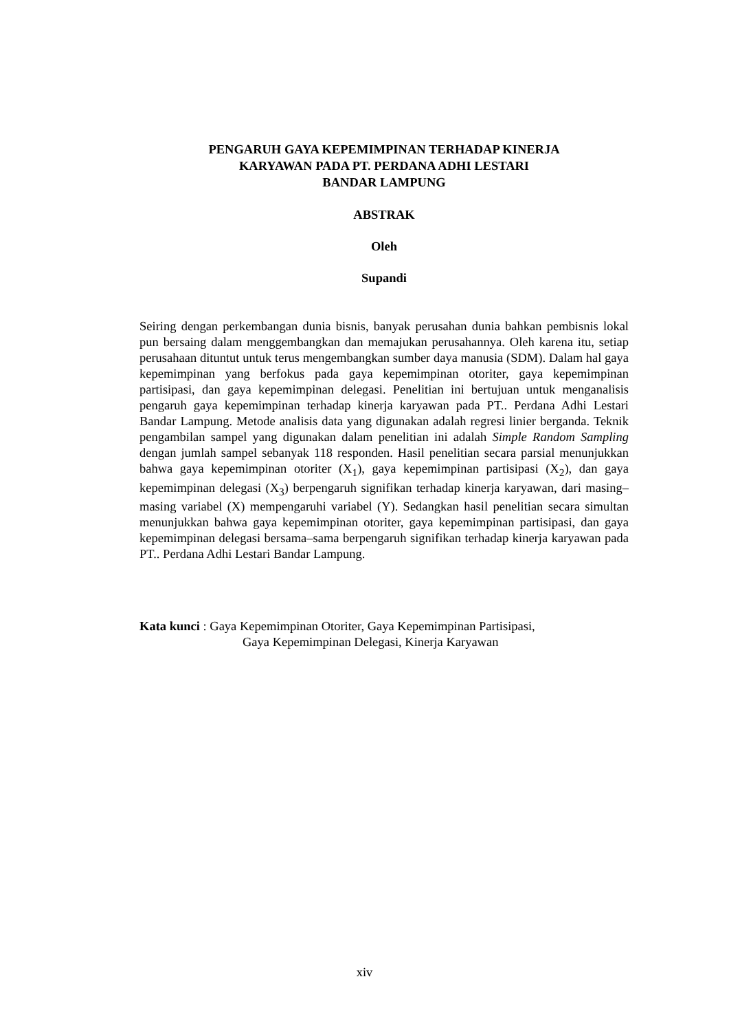PENGARUH GAYA KEPEMIMPINAN TERHADAP KINERJA
KARYAWAN PADA PT. PERDANA ADHI LESTARI
BANDAR LAMPUNG
ABSTRAK
Oleh
Supandi
Seiring dengan perkembangan dunia bisnis, banyak perusahan dunia bahkan pembisnis lokal pun bersaing dalam menggembangkan dan memajukan perusahannya. Oleh karena itu, setiap perusahaan dituntut untuk terus mengembangkan sumber daya manusia (SDM). Dalam hal gaya kepemimpinan yang berfokus pada gaya kepemimpinan otoriter, gaya kepemimpinan partisipasi, dan gaya kepemimpinan delegasi. Penelitian ini bertujuan untuk menganalisis pengaruh gaya kepemimpinan terhadap kinerja karyawan pada PT.. Perdana Adhi Lestari Bandar Lampung. Metode analisis data yang digunakan adalah regresi linier berganda. Teknik pengambilan sampel yang digunakan dalam penelitian ini adalah Simple Random Sampling dengan jumlah sampel sebanyak 118 responden. Hasil penelitian secara parsial menunjukkan bahwa gaya kepemimpinan otoriter (X<sub>1</sub>), gaya kepemimpinan partisipasi (X<sub>2</sub>), dan gaya kepemimpinan delegasi (X<sub>3</sub>) berpengaruh signifikan terhadap kinerja karyawan, dari masing–masing variabel (X) mempengaruhi variabel (Y). Sedangkan hasil penelitian secara simultan menunjukkan bahwa gaya kepemimpinan otoriter, gaya kepemimpinan partisipasi, dan gaya kepemimpinan delegasi bersama–sama berpengaruh signifikan terhadap kinerja karyawan pada PT.. Perdana Adhi Lestari Bandar Lampung.
Kata kunci : Gaya Kepemimpinan Otoriter, Gaya Kepemimpinan Partisipasi,
Gaya Kepemimpinan Delegasi, Kinerja Karyawan
xiv